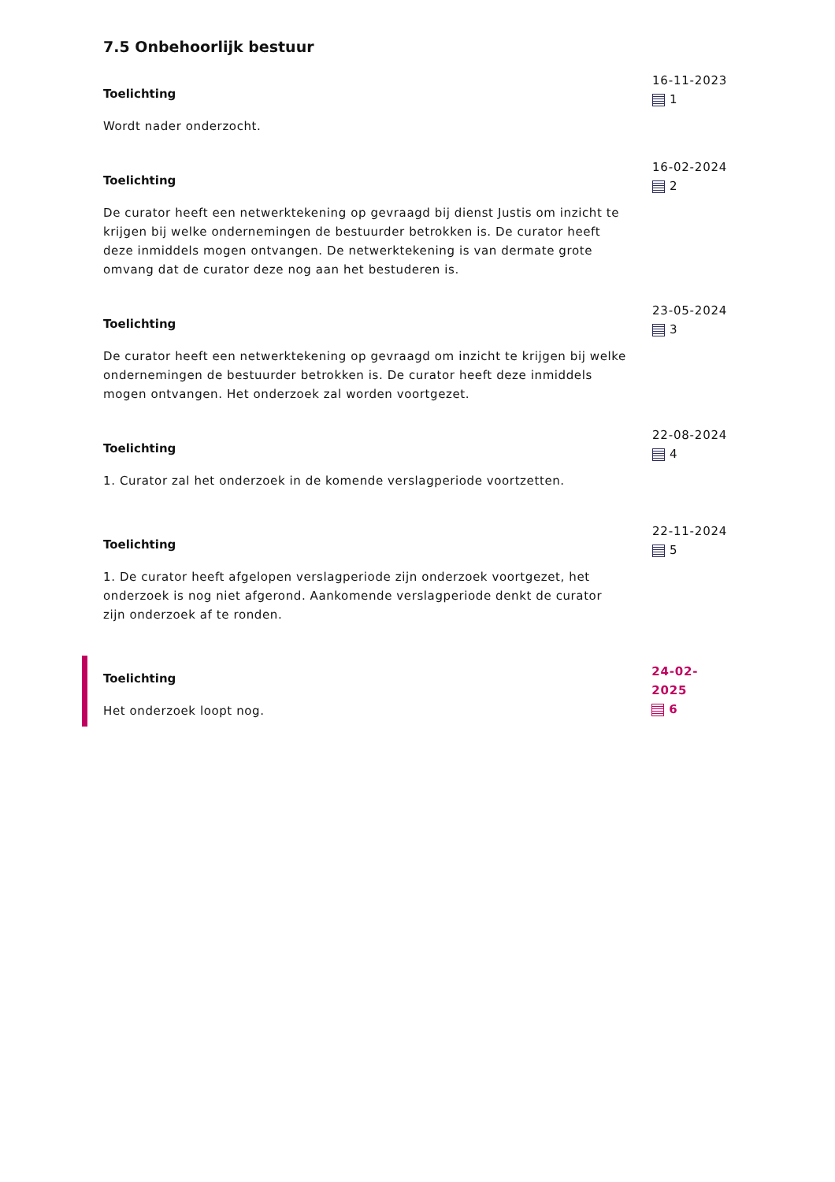7.5 Onbehoorlijk bestuur
Toelichting
Wordt nader onderzocht.
16-11-2023
1
Toelichting
De curator heeft een netwerktekening op gevraagd bij dienst Justis om inzicht te krijgen bij welke ondernemingen de bestuurder betrokken is. De curator heeft deze inmiddels mogen ontvangen. De netwerktekening is van dermate grote omvang dat de curator deze nog aan het bestuderen is.
16-02-2024
2
Toelichting
De curator heeft een netwerktekening op gevraagd om inzicht te krijgen bij welke ondernemingen de bestuurder betrokken is. De curator heeft deze inmiddels mogen ontvangen. Het onderzoek zal worden voortgezet.
23-05-2024
3
Toelichting
1. Curator zal het onderzoek in de komende verslagperiode voortzetten.
22-08-2024
4
Toelichting
1. De curator heeft afgelopen verslagperiode zijn onderzoek voortgezet, het onderzoek is nog niet afgerond. Aankomende verslagperiode denkt de curator zijn onderzoek af te ronden.
22-11-2024
5
Toelichting
Het onderzoek loopt nog.
24-02-2025
6